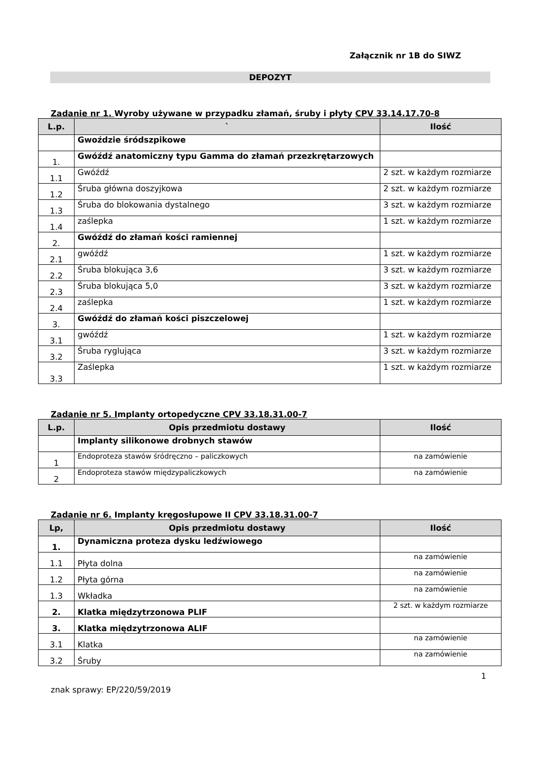Załącznik nr 1B do SIWZ
DEPOZYT
Zadanie nr 1. Wyroby używane w przypadku złamań, śruby i płyty CPV 33.14.17.70-8
| L.p. | ` | Ilość |
| --- | --- | --- |
| | Gwoździe śródszpikowe | |
| 1. | Gwóźdź anatomiczny typu Gamma do złamań przezkrętarzowych | |
| 1.1 | Gwóźdź | 2 szt. w każdym rozmiarze |
| 1.2 | Śruba główna doszyjkowa | 2 szt. w każdym rozmiarze |
| 1.3 | Śruba do blokowania dystalnego | 3 szt. w każdym rozmiarze |
| 1.4 | zaślepka | 1 szt. w każdym rozmiarze |
| 2. | Gwóźdź do złamań kości ramiennej | |
| 2.1 | gwóźdź | 1 szt. w każdym rozmiarze |
| 2.2 | Śruba blokująca 3,6 | 3 szt. w każdym rozmiarze |
| 2.3 | Śruba blokująca 5,0 | 3 szt. w każdym rozmiarze |
| 2.4 | zaślepka | 1 szt. w każdym rozmiarze |
| 3. | Gwóźdź do złamań kości piszczelowej | |
| 3.1 | gwóźdź | 1 szt. w każdym rozmiarze |
| 3.2 | Śruba ryglująca | 3 szt. w każdym rozmiarze |
| 3.3 | Zaślepka | 1 szt. w każdym rozmiarze |
Zadanie nr 5. Implanty ortopedyczne CPV 33.18.31.00-7
| L.p. | Opis przedmiotu dostawy | Ilość |
| --- | --- | --- |
| | Implanty silikonowe drobnych stawów | |
| 1 | Endoproteza stawów śródręczno – paliczkowych | na zamówienie |
| 2 | Endoproteza stawów międzypaliczkowych | na zamówienie |
Zadanie nr 6. Implanty kręgosłupowe II CPV 33.18.31.00-7
| Lp, | Opis przedmiotu dostawy | Ilość |
| --- | --- | --- |
| 1. | Dynamiczna proteza dysku ledźwiowego | |
| 1.1 | Płyta dolna | na zamówienie |
| 1.2 | Płyta górna | na zamówienie |
| 1.3 | Wkładka | na zamówienie |
| 2. | Klatka międzytrzonowa PLIF | 2 szt. w każdym rozmiarze |
| 3. | Klatka międzytrzonowa ALIF | |
| 3.1 | Klatka | na zamówienie |
| 3.2 | Śruby | na zamówienie |
1
znak sprawy: EP/220/59/2019